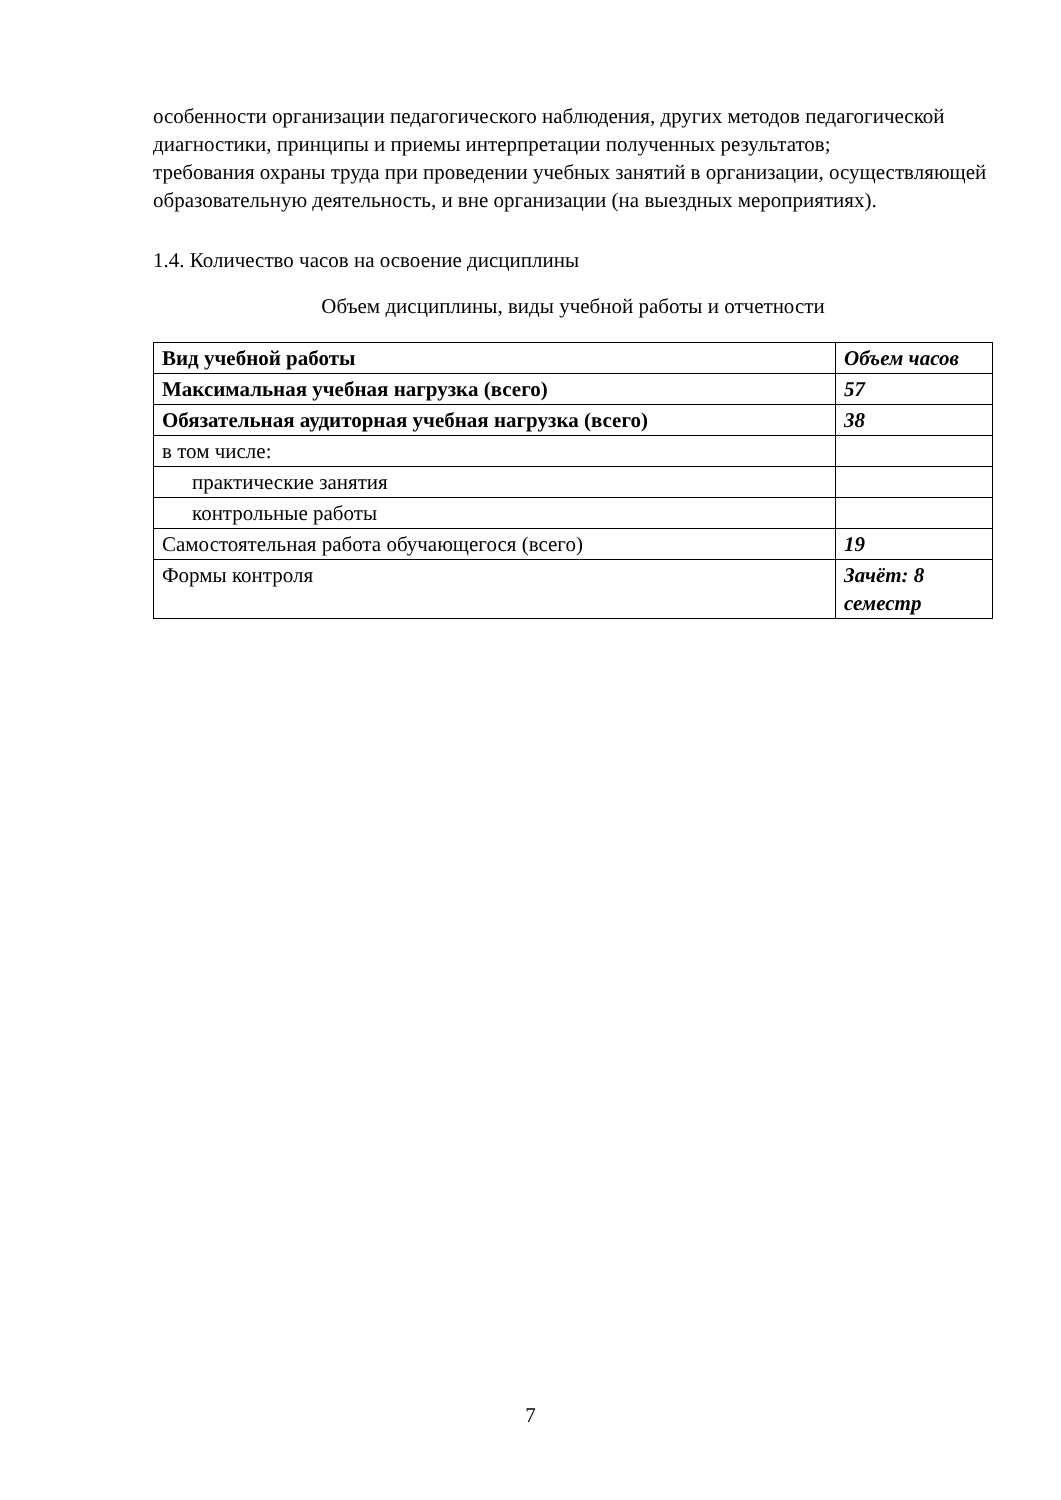особенности организации педагогического наблюдения, других методов педагогической диагностики, принципы и приемы интерпретации полученных результатов;
требования охраны труда при проведении учебных занятий в организации, осуществляющей образовательную деятельность, и вне организации (на выездных мероприятиях).
1.4. Количество часов на освоение дисциплины
Объем дисциплины, виды учебной работы и отчетности
| Вид учебной работы | Объем часов |
| Максимальная учебная нагрузка (всего) | 57 |
| Обязательная аудиторная учебная нагрузка (всего) | 38 |
| в том числе: | |
| практические занятия | |
| контрольные работы | |
| Самостоятельная работа обучающегося (всего) | 19 |
| Формы контроля | Зачёт: 8 семестр |
7